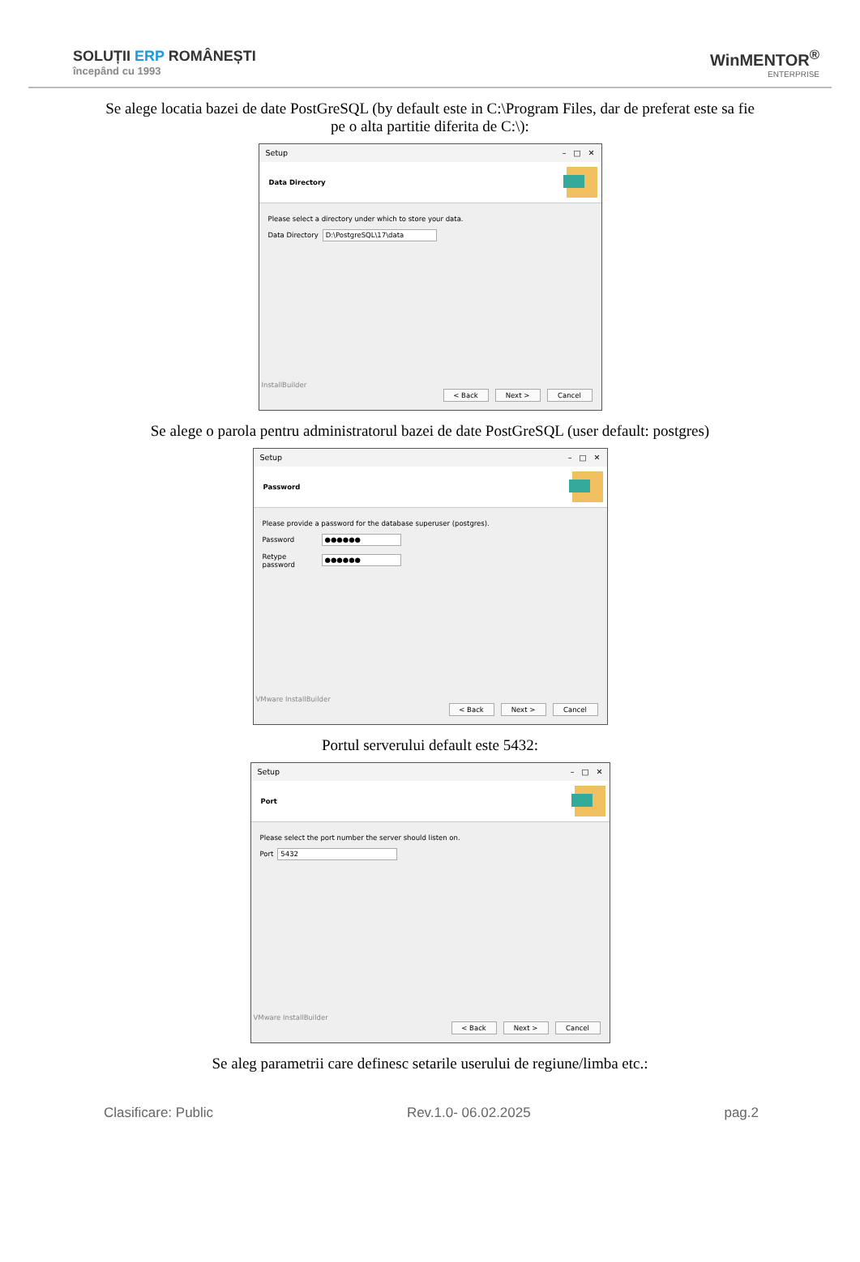SOLUȚII ERP ROMÂNEȘTI
începând cu 1993
WinMENTOR<sup>®</sup>
ENTERPRISE
Se alege locatia bazei de date PostGreSQL (by default este in C:\Program Files, dar de preferat este sa fie pe o alta partitie diferita de C:\):
Setup – □ ✕
Data Directory
Please select a directory under which to store your data.
Data Directory
D:\PostgreSQL\17\data
InstallBuilder
< Back Next > Cancel
Se alege o parola pentru administratorul bazei de date PostGreSQL (user default: postgres)
Setup – □ ✕
Password
Please provide a password for the database superuser (postgres).
Password
●●●●●●
Retype password
●●●●●●
VMware InstallBuilder
< Back Next > Cancel
Portul serverului default este 5432:
Setup – □ ✕
Port
Please select the port number the server should listen on.
Port
5432
VMware InstallBuilder
< Back Next > Cancel
Se aleg parametrii care definesc setarile userului de regiune/limba etc.:
Clasificare: Public Rev.1.0- 06.02.2025 pag.2